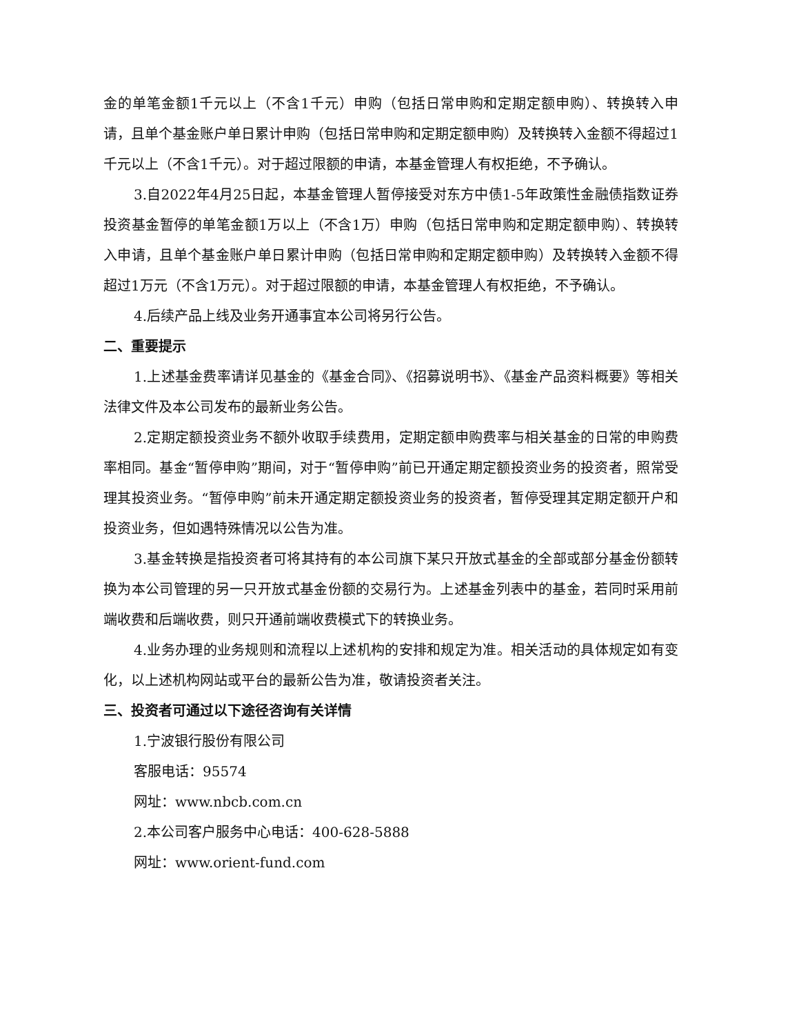金的单笔金额1千元以上（不含1千元）申购（包括日常申购和定期定额申购）、转换转入申请，且单个基金账户单日累计申购（包括日常申购和定期定额申购）及转换转入金额不得超过1千元以上（不含1千元）。对于超过限额的申请，本基金管理人有权拒绝，不予确认。
3.自2022年4月25日起，本基金管理人暂停接受对东方中债1-5年政策性金融债指数证券投资基金暂停的单笔金额1万以上（不含1万）申购（包括日常申购和定期定额申购）、转换转入申请，且单个基金账户单日累计申购（包括日常申购和定期定额申购）及转换转入金额不得超过1万元（不含1万元）。对于超过限额的申请，本基金管理人有权拒绝，不予确认。
4.后续产品上线及业务开通事宜本公司将另行公告。
二、重要提示
1.上述基金费率请详见基金的《基金合同》、《招募说明书》、《基金产品资料概要》等相关法律文件及本公司发布的最新业务公告。
2.定期定额投资业务不额外收取手续费用，定期定额申购费率与相关基金的日常的申购费率相同。基金“暂停申购”期间，对于“暂停申购”前已开通定期定额投资业务的投资者，照常受理其投资业务。“暂停申购”前未开通定期定额投资业务的投资者，暂停受理其定期定额开户和投资业务，但如遇特殊情况以公告为准。
3.基金转换是指投资者可将其持有的本公司旗下某只开放式基金的全部或部分基金份额转换为本公司管理的另一只开放式基金份额的交易行为。上述基金列表中的基金，若同时采用前端收费和后端收费，则只开通前端收费模式下的转换业务。
4.业务办理的业务规则和流程以上述机构的安排和规定为准。相关活动的具体规定如有变化，以上述机构网站或平台的最新公告为准，敬请投资者关注。
三、投资者可通过以下途径咨询有关详情
1.宁波银行股份有限公司
客服电话：95574
网址：www.nbcb.com.cn
2.本公司客户服务中心电话：400-628-5888
网址：www.orient-fund.com